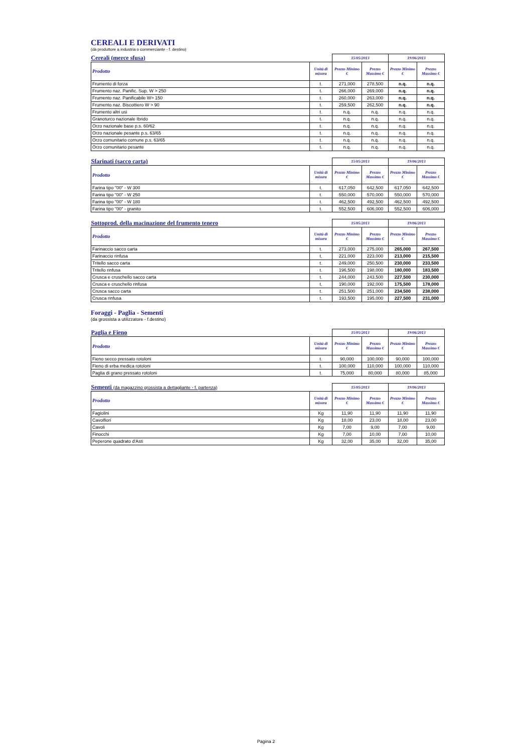CEREALI E DERIVATI
(da produttore a industria o commerciante - f. destino)
| Cereali (merce sfusa) | | 15/05/2013 | | 19/06/2013 | |
| --- | --- | --- | --- | --- | --- |
| Prodotto | Unità di misura | Prezzo Minimo € | Prezzo Massimo € | Prezzo Minimo € | Prezzo Massimo € |
| Frumento di forza | t. | 271,000 | 278,500 | n.q. | n.q. |
| Frumento naz. Panific. Sup. W > 250 | t. | 266,000 | 269,000 | n.q. | n.q. |
| Frumento naz. Panificabile W> 150 | t. | 260,000 | 263,000 | n.q. | n.q. |
| Frumento naz. Biscottiero W > 90 | t. | 259,500 | 262,500 | n.q. | n.q. |
| Frumento altri usi | t. | n.q. | n.q. | n.q. | n.q. |
| Granoturco nazionale Ibrido | t. | n.q. | n.q. | n.q. | n.q. |
| Orzo nazionale base p.s. 60/62 | t. | n.q. | n.q. | n.q. | n.q. |
| Orzo nazionale pesante p.s. 63/65 | t. | n.q. | n.q. | n.q. | n.q. |
| Orzo comunitario comune p.s. 63/65 | t. | n.q. | n.q. | n.q. | n.q. |
| Orzo comunitario pesante | t. | n.q. | n.q. | n.q. | n.q. |
| Sfarinati (sacco carta) | | 15/05/2013 | | 19/06/2013 | |
| --- | --- | --- | --- | --- | --- |
| Prodotto | Unità di misura | Prezzo Minimo € | Prezzo Massimo € | Prezzo Minimo € | Prezzo Massimo € |
| Farina tipo "00" - W 300 | t. | 617,050 | 642,500 | 617,050 | 642,500 |
| Farina tipo "00" - W 250 | t. | 550,000 | 570,000 | 550,000 | 570,000 |
| Farina tipo "00" - W 180 | t. | 462,500 | 492,500 | 462,500 | 492,500 |
| Farina tipo "00" - granito | t. | 552,500 | 606,000 | 552,500 | 606,000 |
| Sottoprod. della macinazione del frumento tenero | | 15/05/2013 | | 19/06/2013 | |
| --- | --- | --- | --- | --- | --- |
| Prodotto | Unità di misura | Prezzo Minimo € | Prezzo Massimo € | Prezzo Minimo € | Prezzo Massimo € |
| Farinaccio sacco carta | t. | 273,000 | 275,000 | 265,000 | 267,500 |
| Farinaccio rinfusa | t. | 221,000 | 223,000 | 213,000 | 215,500 |
| Tritello sacco carta | t. | 249,000 | 250,500 | 230,000 | 233,500 |
| Tritello rinfusa | t. | 196,500 | 198,000 | 180,000 | 183,500 |
| Crusca e cruschello sacco carta | t. | 244,000 | 243,500 | 227,500 | 230,000 |
| Crusca e cruschello rinfusa | t. | 190,000 | 192,000 | 175,500 | 178,000 |
| Crusca sacco carta | t. | 251,500 | 251,000 | 234,500 | 238,000 |
| Crusca rinfusa | t. | 193,500 | 195,000 | 227,500 | 231,000 |
Foraggi - Paglia - Sementi
(da grossista a utilizzatore - f.destino)
| Paglia e Fieno | | 15/05/2013 | | 19/06/2013 | |
| --- | --- | --- | --- | --- | --- |
| Prodotto | Unità di misura | Prezzo Minimo € | Prezzo Massimo € | Prezzo Minimo € | Prezzo Massimo € |
| Fieno secco pressato rotoloni | t. | 90,000 | 100,000 | 90,000 | 100,000 |
| Fieno di erba medica rotoloni | t. | 100,000 | 110,000 | 100,000 | 110,000 |
| Paglia di grano pressato rotoloni | t. | 75,000 | 80,000 | 80,000 | 85,000 |
| Sementi (da magazzino grossista a dettagliante - f. partenza) | | 15/05/2013 | | 19/06/2013 | |
| --- | --- | --- | --- | --- | --- |
| Prodotto | Unità di misura | Prezzo Minimo € | Prezzo Massimo € | Prezzo Minimo € | Prezzo Massimo € |
| Fagiolini | Kg | 11,90 | 11,90 | 11,90 | 11,90 |
| Cavolfiori | Kg | 18,00 | 23,00 | 18,00 | 23,00 |
| Cavoli | Kg | 7,00 | 9,00 | 7,00 | 9,00 |
| Finocchi | Kg | 7,00 | 10,00 | 7,00 | 10,00 |
| Peperone quadrato d'Asti | Kg | 32,00 | 35,00 | 32,00 | 35,00 |
Pagina 2